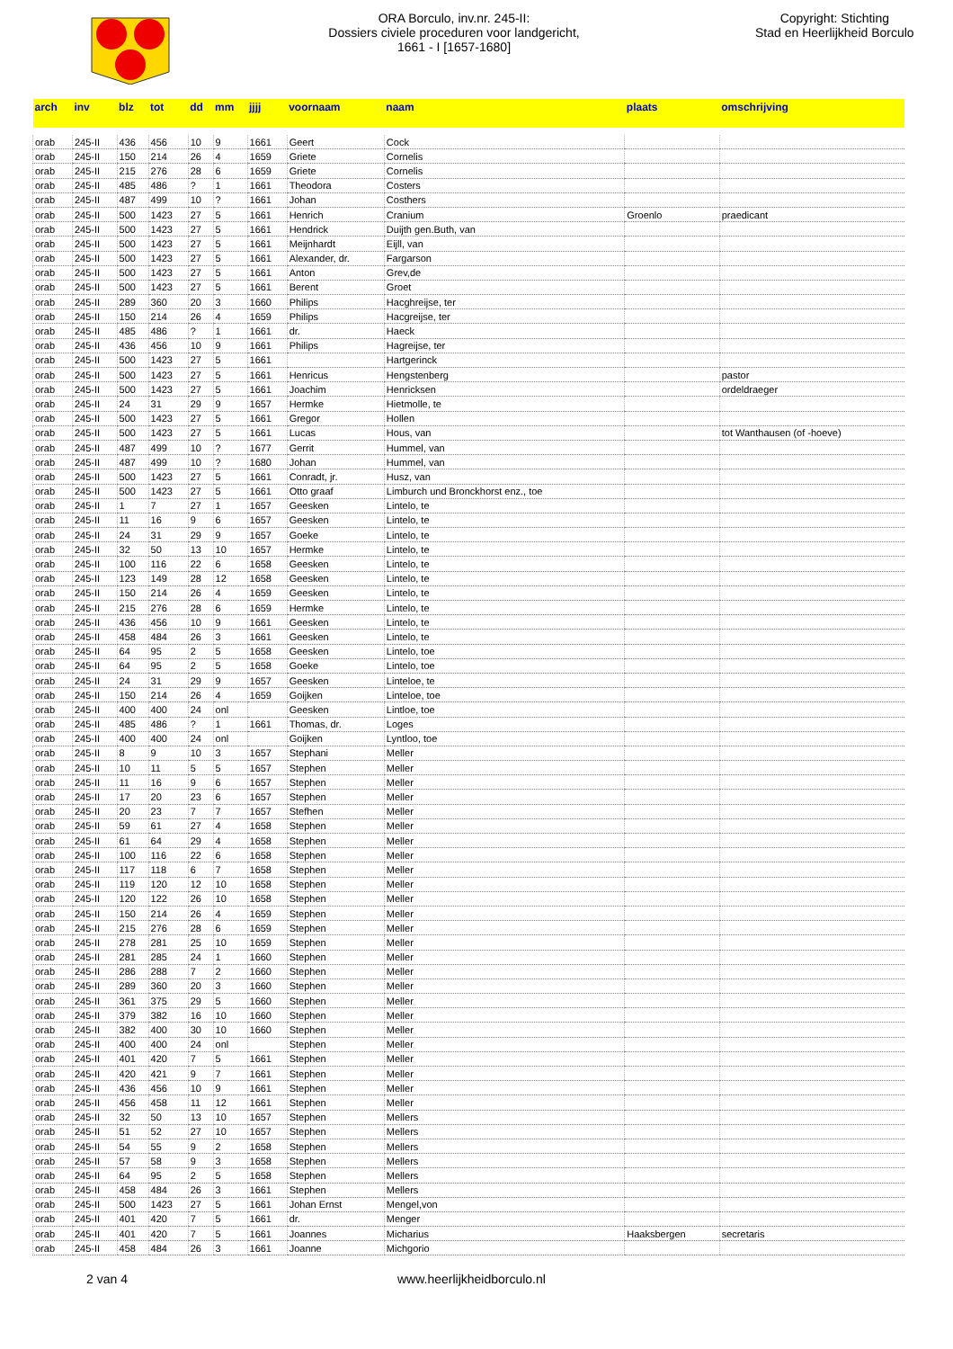ORA Borculo, inv.nr. 245-II:
Dossiers civiele proceduren voor landgericht,
1661 - I [1657-1680]
Copyright: Stichting
Stad en Heerlijkheid Borculo
| arch | inv | blz | tot | dd | mm | jjjj | voornaam | naam | plaats | omschrijving |
| --- | --- | --- | --- | --- | --- | --- | --- | --- | --- | --- |
| orab | 245-II | 436 | 456 | 10 | 9 | 1661 | Geert | Cock | | |
| orab | 245-II | 150 | 214 | 26 | 4 | 1659 | Griete | Cornelis | | |
| orab | 245-II | 215 | 276 | 28 | 6 | 1659 | Griete | Cornelis | | |
| orab | 245-II | 485 | 486 | ? | 1 | 1661 | Theodora | Costers | | |
| orab | 245-II | 487 | 499 | 10 | ? | 1661 | Johan | Costhers | | |
| orab | 245-II | 500 | 1423 | 27 | 5 | 1661 | Henrich | Cranium | Groenlo | praedicant |
| orab | 245-II | 500 | 1423 | 27 | 5 | 1661 | Hendrick | Duijth gen.Buth, van | | |
| orab | 245-II | 500 | 1423 | 27 | 5 | 1661 | Meijnhardt | Eijll, van | | |
| orab | 245-II | 500 | 1423 | 27 | 5 | 1661 | Alexander, dr. | Fargarson | | |
| orab | 245-II | 500 | 1423 | 27 | 5 | 1661 | Anton | Grev,de | | |
| orab | 245-II | 500 | 1423 | 27 | 5 | 1661 | Berent | Groet | | |
| orab | 245-II | 289 | 360 | 20 | 3 | 1660 | Philips | Hacghreijse, ter | | |
| orab | 245-II | 150 | 214 | 26 | 4 | 1659 | Philips | Hacgreijse, ter | | |
| orab | 245-II | 485 | 486 | ? | 1 | 1661 | dr. | Haeck | | |
| orab | 245-II | 436 | 456 | 10 | 9 | 1661 | Philips | Hagreijse, ter | | |
| orab | 245-II | 500 | 1423 | 27 | 5 | 1661 | | Hartgerinck | | |
| orab | 245-II | 500 | 1423 | 27 | 5 | 1661 | Henricus | Hengstenberg | | pastor |
| orab | 245-II | 500 | 1423 | 27 | 5 | 1661 | Joachim | Henricksen | | ordeldraeger |
| orab | 245-II | 24 | 31 | 29 | 9 | 1657 | Hermke | Hietmolle, te | | |
| orab | 245-II | 500 | 1423 | 27 | 5 | 1661 | Gregor | Hollen | | |
| orab | 245-II | 500 | 1423 | 27 | 5 | 1661 | Lucas | Hous, van | | tot Wanthausen (of -hoeve) |
| orab | 245-II | 487 | 499 | 10 | ? | 1677 | Gerrit | Hummel, van | | |
| orab | 245-II | 487 | 499 | 10 | ? | 1680 | Johan | Hummel, van | | |
| orab | 245-II | 500 | 1423 | 27 | 5 | 1661 | Conradt, jr. | Husz, van | | |
| orab | 245-II | 500 | 1423 | 27 | 5 | 1661 | Otto graaf | Limburch und Bronckhorst enz., toe | | |
| orab | 245-II | 1 | 7 | 27 | 1 | 1657 | Geesken | Lintelo, te | | |
| orab | 245-II | 11 | 16 | 9 | 6 | 1657 | Geesken | Lintelo, te | | |
| orab | 245-II | 24 | 31 | 29 | 9 | 1657 | Goeke | Lintelo, te | | |
| orab | 245-II | 32 | 50 | 13 | 10 | 1657 | Hermke | Lintelo, te | | |
| orab | 245-II | 100 | 116 | 22 | 6 | 1658 | Geesken | Lintelo, te | | |
| orab | 245-II | 123 | 149 | 28 | 12 | 1658 | Geesken | Lintelo, te | | |
| orab | 245-II | 150 | 214 | 26 | 4 | 1659 | Geesken | Lintelo, te | | |
| orab | 245-II | 215 | 276 | 28 | 6 | 1659 | Hermke | Lintelo, te | | |
| orab | 245-II | 436 | 456 | 10 | 9 | 1661 | Geesken | Lintelo, te | | |
| orab | 245-II | 458 | 484 | 26 | 3 | 1661 | Geesken | Lintelo, te | | |
| orab | 245-II | 64 | 95 | 2 | 5 | 1658 | Geesken | Lintelo, toe | | |
| orab | 245-II | 64 | 95 | 2 | 5 | 1658 | Goeke | Lintelo, toe | | |
| orab | 245-II | 24 | 31 | 29 | 9 | 1657 | Geesken | Linteloe, te | | |
| orab | 245-II | 150 | 214 | 26 | 4 | 1659 | Goijken | Linteloe, toe | | |
| orab | 245-II | 400 | 400 | 24 | onl | | Geesken | Lintloe, toe | | |
| orab | 245-II | 485 | 486 | ? | 1 | 1661 | Thomas, dr. | Loges | | |
| orab | 245-II | 400 | 400 | 24 | onl | | Goijken | Lyntloo, toe | | |
| orab | 245-II | 8 | 9 | 10 | 3 | 1657 | Stephani | Meller | | |
| orab | 245-II | 10 | 11 | 5 | 5 | 1657 | Stephen | Meller | | |
| orab | 245-II | 11 | 16 | 9 | 6 | 1657 | Stephen | Meller | | |
| orab | 245-II | 17 | 20 | 23 | 6 | 1657 | Stephen | Meller | | |
| orab | 245-II | 20 | 23 | 7 | 7 | 1657 | Stefhen | Meller | | |
| orab | 245-II | 59 | 61 | 27 | 4 | 1658 | Stephen | Meller | | |
| orab | 245-II | 61 | 64 | 29 | 4 | 1658 | Stephen | Meller | | |
| orab | 245-II | 100 | 116 | 22 | 6 | 1658 | Stephen | Meller | | |
| orab | 245-II | 117 | 118 | 6 | 7 | 1658 | Stephen | Meller | | |
| orab | 245-II | 119 | 120 | 12 | 10 | 1658 | Stephen | Meller | | |
| orab | 245-II | 120 | 122 | 26 | 10 | 1658 | Stephen | Meller | | |
| orab | 245-II | 150 | 214 | 26 | 4 | 1659 | Stephen | Meller | | |
| orab | 245-II | 215 | 276 | 28 | 6 | 1659 | Stephen | Meller | | |
| orab | 245-II | 278 | 281 | 25 | 10 | 1659 | Stephen | Meller | | |
| orab | 245-II | 281 | 285 | 24 | 1 | 1660 | Stephen | Meller | | |
| orab | 245-II | 286 | 288 | 7 | 2 | 1660 | Stephen | Meller | | |
| orab | 245-II | 289 | 360 | 20 | 3 | 1660 | Stephen | Meller | | |
| orab | 245-II | 361 | 375 | 29 | 5 | 1660 | Stephen | Meller | | |
| orab | 245-II | 379 | 382 | 16 | 10 | 1660 | Stephen | Meller | | |
| orab | 245-II | 382 | 400 | 30 | 10 | 1660 | Stephen | Meller | | |
| orab | 245-II | 400 | 400 | 24 | onl | | Stephen | Meller | | |
| orab | 245-II | 401 | 420 | 7 | 5 | 1661 | Stephen | Meller | | |
| orab | 245-II | 420 | 421 | 9 | 7 | 1661 | Stephen | Meller | | |
| orab | 245-II | 436 | 456 | 10 | 9 | 1661 | Stephen | Meller | | |
| orab | 245-II | 456 | 458 | 11 | 12 | 1661 | Stephen | Meller | | |
| orab | 245-II | 32 | 50 | 13 | 10 | 1657 | Stephen | Mellers | | |
| orab | 245-II | 51 | 52 | 27 | 10 | 1657 | Stephen | Mellers | | |
| orab | 245-II | 54 | 55 | 9 | 2 | 1658 | Stephen | Mellers | | |
| orab | 245-II | 57 | 58 | 9 | 3 | 1658 | Stephen | Mellers | | |
| orab | 245-II | 64 | 95 | 2 | 5 | 1658 | Stephen | Mellers | | |
| orab | 245-II | 458 | 484 | 26 | 3 | 1661 | Stephen | Mellers | | |
| orab | 245-II | 500 | 1423 | 27 | 5 | 1661 | Johan Ernst | Mengel,von | | |
| orab | 245-II | 401 | 420 | 7 | 5 | 1661 | dr. | Menger | | |
| orab | 245-II | 401 | 420 | 7 | 5 | 1661 | Joannes | Micharius | Haaksbergen | secretaris |
| orab | 245-II | 458 | 484 | 26 | 3 | 1661 | Joanne | Michgorio | | |
2 van 4 www.heerlijkheidborculo.nl